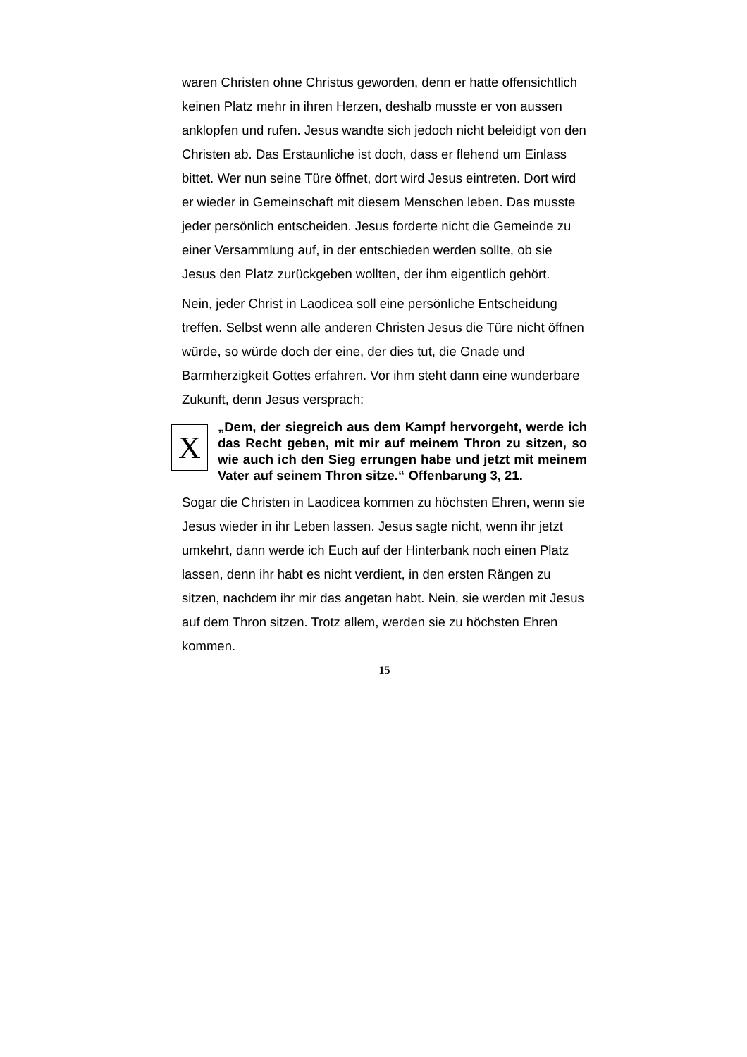waren Christen ohne Christus geworden, denn er hatte offensichtlich keinen Platz mehr in ihren Herzen, deshalb musste er von aussen anklopfen und rufen. Jesus wandte sich jedoch nicht beleidigt von den Christen ab. Das Erstaunliche ist doch, dass er flehend um Einlass bittet. Wer nun seine Türe öffnet, dort wird Jesus eintreten. Dort wird er wieder in Gemeinschaft mit diesem Menschen leben. Das musste jeder persönlich entscheiden. Jesus forderte nicht die Gemeinde zu einer Versammlung auf, in der entschieden werden sollte, ob sie Jesus den Platz zurückgeben wollten, der ihm eigentlich gehört.
Nein, jeder Christ in Laodicea soll eine persönliche Entscheidung treffen. Selbst wenn alle anderen Christen Jesus die Türe nicht öffnen würde, so würde doch der eine, der dies tut, die Gnade und Barmherzigkeit Gottes erfahren. Vor ihm steht dann eine wunderbare Zukunft, denn Jesus versprach:
X
„Dem, der siegreich aus dem Kampf hervorgeht, werde ich das Recht geben, mit mir auf meinem Thron zu sitzen, so wie auch ich den Sieg errungen habe und jetzt mit meinem Vater auf seinem Thron sitze.“ Offenbarung 3, 21.
Sogar die Christen in Laodicea kommen zu höchsten Ehren, wenn sie Jesus wieder in ihr Leben lassen. Jesus sagte nicht, wenn ihr jetzt umkehrt, dann werde ich Euch auf der Hinterbank noch einen Platz lassen, denn ihr habt es nicht verdient, in den ersten Rängen zu sitzen, nachdem ihr mir das angetan habt. Nein, sie werden mit Jesus auf dem Thron sitzen. Trotz allem, werden sie zu höchsten Ehren kommen.
15